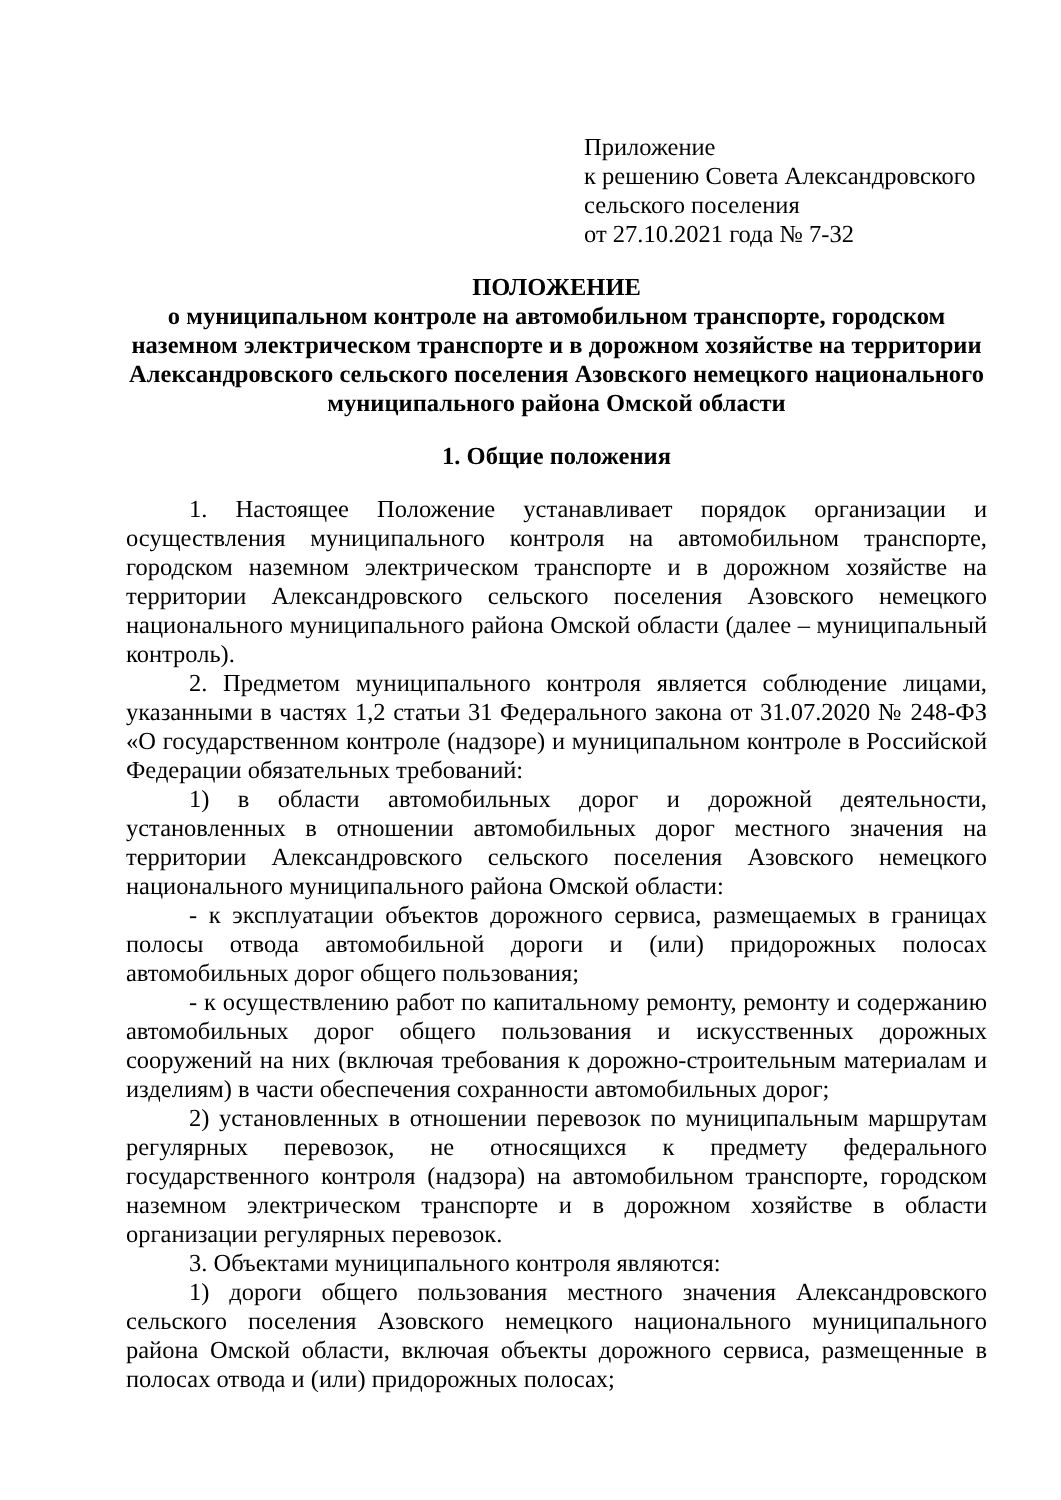Приложение
к решению Совета Александровского
сельского поселения
от 27.10.2021 года № 7-32
ПОЛОЖЕНИЕ
о муниципальном контроле на автомобильном транспорте, городском наземном электрическом транспорте и в дорожном хозяйстве на территории Александровского сельского поселения Азовского немецкого национального муниципального района Омской области
1. Общие положения
1. Настоящее Положение устанавливает порядок организации и осуществления муниципального контроля на автомобильном транспорте, городском наземном электрическом транспорте и в дорожном хозяйстве на территории Александровского сельского поселения Азовского немецкого национального муниципального района Омской области (далее – муниципальный контроль).
2. Предметом муниципального контроля является соблюдение лицами, указанными в частях 1,2 статьи 31 Федерального закона от 31.07.2020 № 248-ФЗ «О государственном контроле (надзоре) и муниципальном контроле в Российской Федерации обязательных требований:
1) в области автомобильных дорог и дорожной деятельности, установленных в отношении автомобильных дорог местного значения на территории Александровского сельского поселения Азовского немецкого национального муниципального района Омской области:
- к эксплуатации объектов дорожного сервиса, размещаемых в границах полосы отвода автомобильной дороги и (или) придорожных полосах автомобильных дорог общего пользования;
- к осуществлению работ по капитальному ремонту, ремонту и содержанию автомобильных дорог общего пользования и искусственных дорожных сооружений на них (включая требования к дорожно-строительным материалам и изделиям) в части обеспечения сохранности автомобильных дорог;
2) установленных в отношении перевозок по муниципальным маршрутам регулярных перевозок, не относящихся к предмету федерального государственного контроля (надзора) на автомобильном транспорте, городском наземном электрическом транспорте и в дорожном хозяйстве в области организации регулярных перевозок.
3. Объектами муниципального контроля являются:
1) дороги общего пользования местного значения Александровского сельского поселения Азовского немецкого национального муниципального района Омской области, включая объекты дорожного сервиса, размещенные в полосах отвода и (или) придорожных полосах;